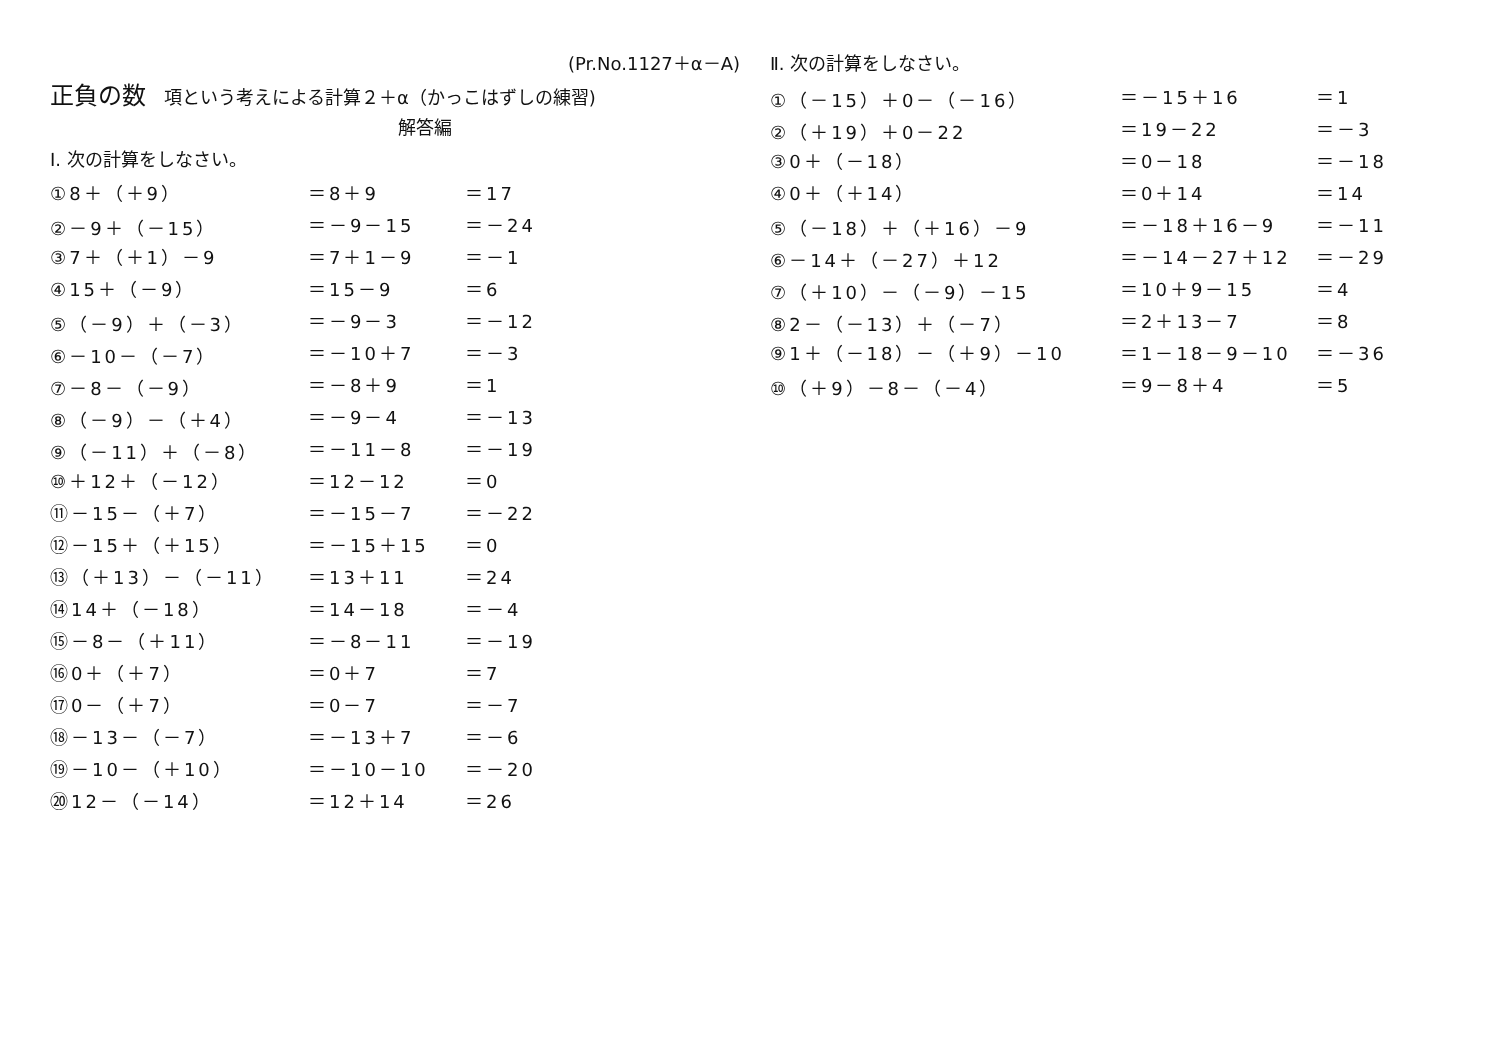(Pr.No.1127＋α－A)
正負の数 項という考えによる計算２＋α（かっこはずしの練習)
解答編
Ⅰ. 次の計算をしなさい。
| ①8＋（＋9） | ＝8＋9 | ＝17 |
| ②－9＋（－15） | ＝－9－15 | ＝－24 |
| ③7＋（＋1）－9 | ＝7＋1－9 | ＝－1 |
| ④15＋（－9） | ＝15－9 | ＝6 |
| ⑤（－9）＋（－3） | ＝－9－3 | ＝－12 |
| ⑥－10－（－7） | ＝－10＋7 | ＝－3 |
| ⑦－8－（－9） | ＝－8＋9 | ＝1 |
| ⑧（－9）－（＋4） | ＝－9－4 | ＝－13 |
| ⑨（－11）＋（－8） | ＝－11－8 | ＝－19 |
| ⑩＋12＋（－12） | ＝12－12 | ＝0 |
| ⑪－15－（＋7） | ＝－15－7 | ＝－22 |
| ⑫－15＋（＋15） | ＝－15＋15 | ＝0 |
| ⑬（＋13）－（－11） | ＝13＋11 | ＝24 |
| ⑭14＋（－18） | ＝14－18 | ＝－4 |
| ⑮－8－（＋11） | ＝－8－11 | ＝－19 |
| ⑯0＋（＋7） | ＝0＋7 | ＝7 |
| ⑰0－（＋7） | ＝0－7 | ＝－7 |
| ⑱－13－（－7） | ＝－13＋7 | ＝－6 |
| ⑲－10－（＋10） | ＝－10－10 | ＝－20 |
| ⑳12－（－14） | ＝12＋14 | ＝26 |
Ⅱ. 次の計算をしなさい。
| ①（－15）＋0－（－16） | ＝－15＋16 | ＝1 |
| ②（＋19）＋0－22 | ＝19－22 | ＝－3 |
| ③0＋（－18） | ＝0－18 | ＝－18 |
| ④0＋（＋14） | ＝0＋14 | ＝14 |
| ⑤（－18）＋（＋16）－9 | ＝－18＋16－9 | ＝－11 |
| ⑥－14＋（－27）＋12 | ＝－14－27＋12 | ＝－29 |
| ⑦（＋10）－（－9）－15 | ＝10＋9－15 | ＝4 |
| ⑧2－（－13）＋（－7） | ＝2＋13－7 | ＝8 |
| ⑨1＋（－18）－（＋9）－10 | ＝1－18－9－10 | ＝－36 |
| ⑩（＋9）－8－（－4） | ＝9－8＋4 | ＝5 |